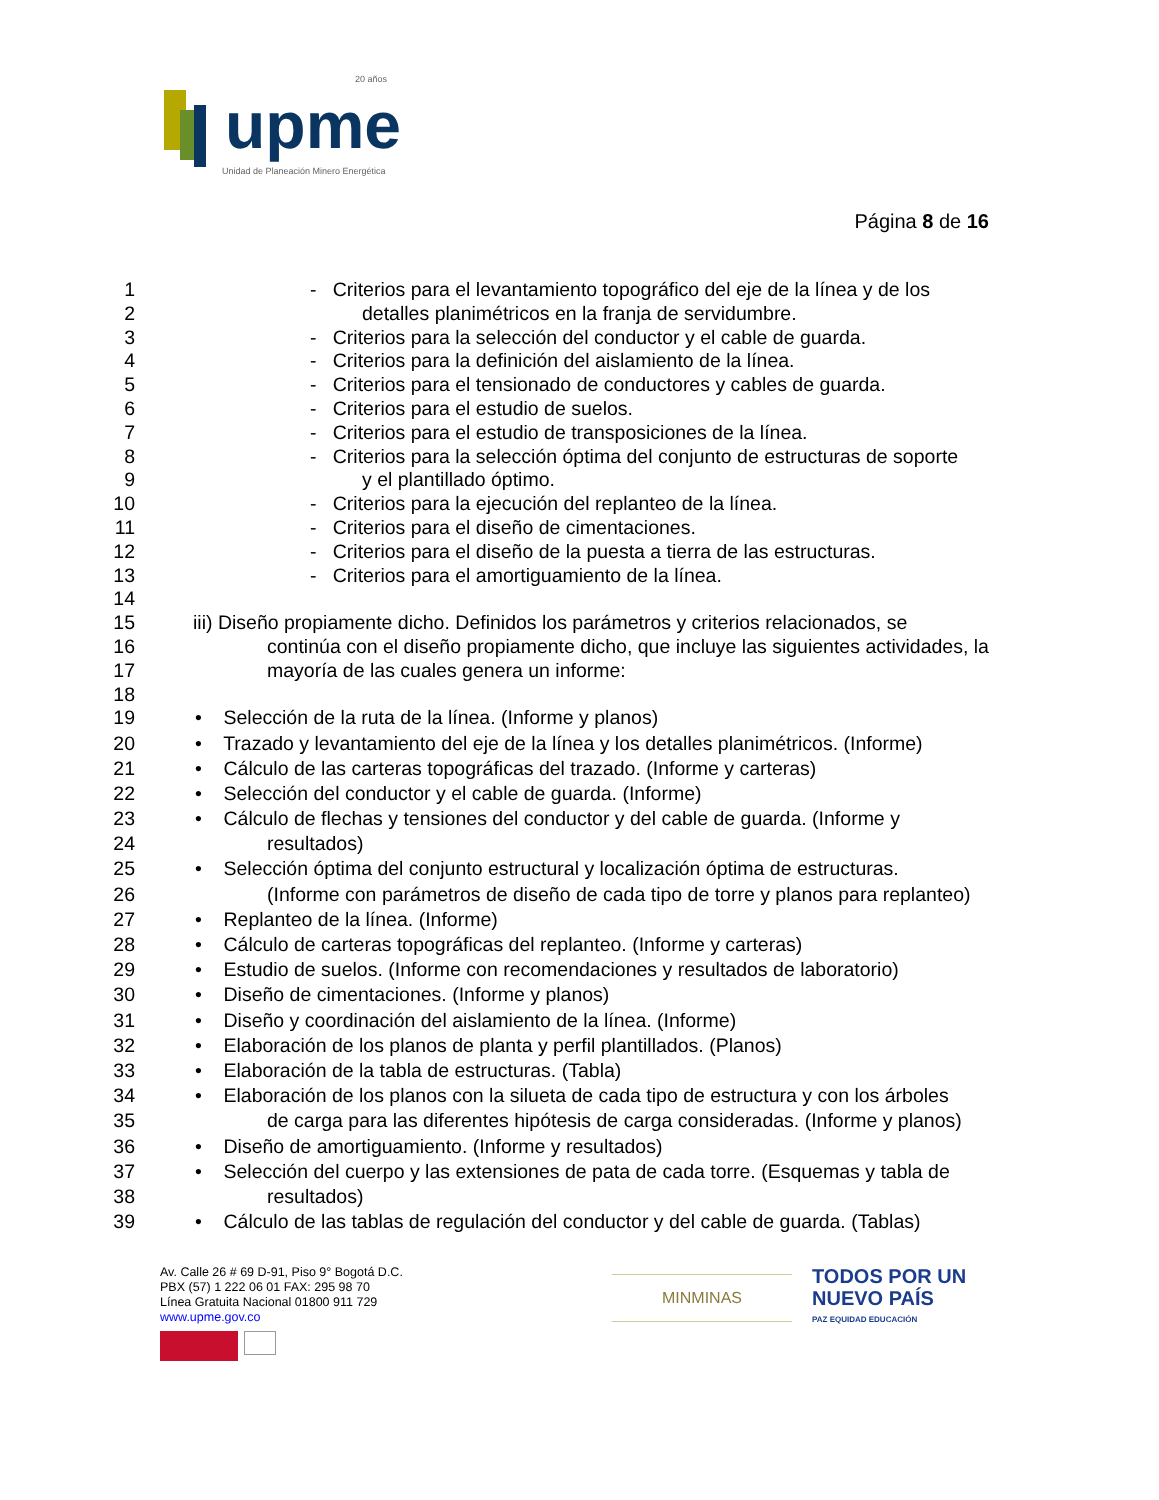upme
20 años
Unidad de Planeación Minero Energética
Página 8 de 16
1 - Criterios para el levantamiento topográfico del eje de la línea y de los
2 detalles planimétricos en la franja de servidumbre.
3 - Criterios para la selección del conductor y el cable de guarda.
4 - Criterios para la definición del aislamiento de la línea.
5 - Criterios para el tensionado de conductores y cables de guarda.
6 - Criterios para el estudio de suelos.
7 - Criterios para el estudio de transposiciones de la línea.
8 - Criterios para la selección óptima del conjunto de estructuras de soporte
9 y el plantillado óptimo.
10 - Criterios para la ejecución del replanteo de la línea.
11 - Criterios para el diseño de cimentaciones.
12 - Criterios para el diseño de la puesta a tierra de las estructuras.
13 - Criterios para el amortiguamiento de la línea.
14
15 iii) Diseño propiamente dicho. Definidos los parámetros y criterios relacionados, se
16 continúa con el diseño propiamente dicho, que incluye las siguientes actividades, la
17 mayoría de las cuales genera un informe:
18
19 • Selección de la ruta de la línea. (Informe y planos)
20 • Trazado y levantamiento del eje de la línea y los detalles planimétricos. (Informe)
21 • Cálculo de las carteras topográficas del trazado. (Informe y carteras)
22 • Selección del conductor y el cable de guarda. (Informe)
23 • Cálculo de flechas y tensiones del conductor y del cable de guarda. (Informe y
24 resultados)
25 • Selección óptima del conjunto estructural y localización óptima de estructuras.
26 (Informe con parámetros de diseño de cada tipo de torre y planos para replanteo)
27 • Replanteo de la línea. (Informe)
28 • Cálculo de carteras topográficas del replanteo. (Informe y carteras)
29 • Estudio de suelos. (Informe con recomendaciones y resultados de laboratorio)
30 • Diseño de cimentaciones. (Informe y planos)
31 • Diseño y coordinación del aislamiento de la línea. (Informe)
32 • Elaboración de los planos de planta y perfil plantillados. (Planos)
33 • Elaboración de la tabla de estructuras. (Tabla)
34 • Elaboración de los planos con la silueta de cada tipo de estructura y con los árboles
35 de carga para las diferentes hipótesis de carga consideradas. (Informe y planos)
36 • Diseño de amortiguamiento. (Informe y resultados)
37 • Selección del cuerpo y las extensiones de pata de cada torre. (Esquemas y tabla de
38 resultados)
39 • Cálculo de las tablas de regulación del conductor y del cable de guarda. (Tablas)
Av. Calle 26 # 69 D-91, Piso 9° Bogotá D.C.
PBX (57) 1 222 06 01 FAX: 295 98 70
Línea Gratuita Nacional 01800 911 729
www.upme.gov.co
MINMINAS
TODOS POR UN
NUEVO PAÍS
PAZ EQUIDAD EDUCACIÓN